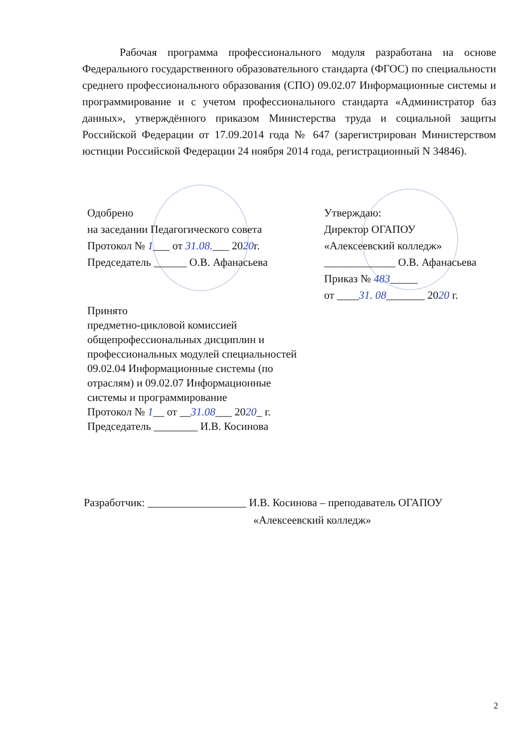Рабочая программа профессионального модуля разработана на основе Федерального государственного образовательного стандарта (ФГОС) по специальности среднего профессионального образования (СПО) 09.02.07 Информационные системы и программирование и с учетом профессионального стандарта «Администратор баз данных», утверждённого приказом Министерства труда и социальной защиты Российской Федерации от 17.09.2014 года № 647 (зарегистрирован Министерством юстиции Российской Федерации 24 ноября 2014 года, регистрационный N 34846).
Одобрено
на заседании Педагогического совета
Протокол № 1___ от 31.08.___ 2020г.
Председатель ______ О.В. Афанасьева
Утверждаю:
Директор ОГАПОУ
«Алексеевский колледж»
_____________ О.В. Афанасьева
Приказ № 483_____
от ____31. 08_______ 2020 г.
Принято
предметно-цикловой комиссией общепрофессиональных дисциплин и профессиональных модулей специальностей 09.02.04 Информационные системы (по отраслям) и 09.02.07 Информационные системы и программирование
Протокол № 1__ от __31.08___ 2020_ г.
Председатель ________ И.В. Косинова
Разработчик: __________________ И.В. Косинова – преподаватель ОГАПОУ
«Алексеевский колледж»
2